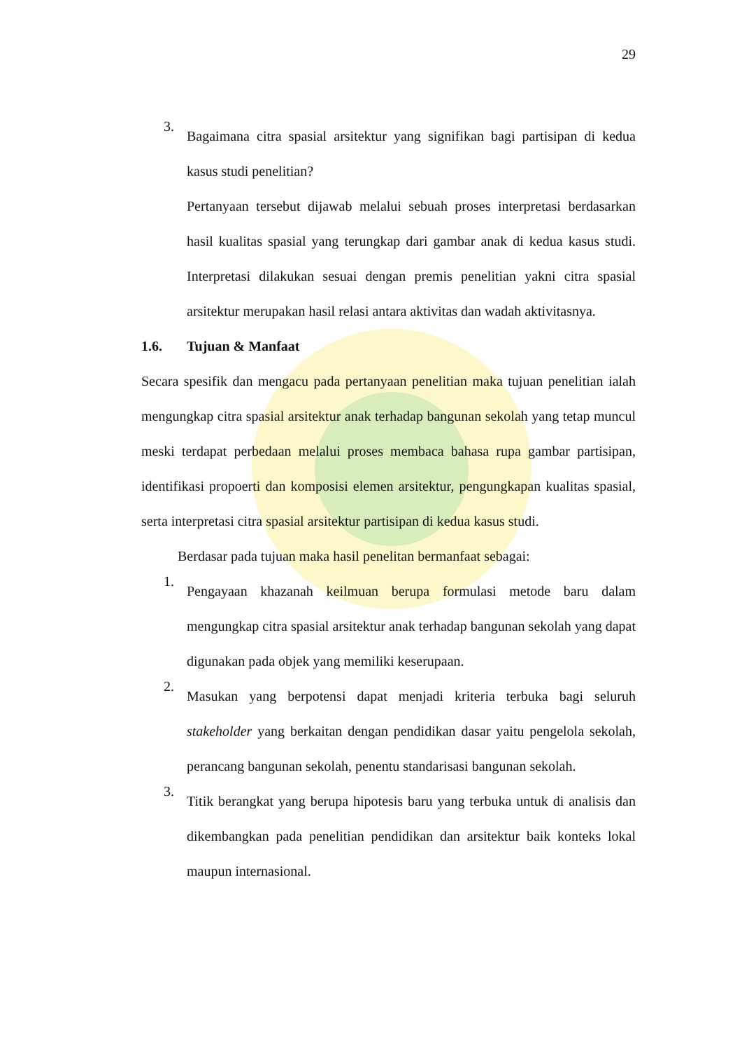29
3.
Bagaimana citra spasial arsitektur yang signifikan bagi partisipan di kedua kasus studi penelitian?
Pertanyaan tersebut dijawab melalui sebuah proses interpretasi berdasarkan hasil kualitas spasial yang terungkap dari gambar anak di kedua kasus studi. Interpretasi dilakukan sesuai dengan premis penelitian yakni citra spasial arsitektur merupakan hasil relasi antara aktivitas dan wadah aktivitasnya.
1.6. Tujuan & Manfaat
Secara spesifik dan mengacu pada pertanyaan penelitian maka tujuan penelitian ialah mengungkap citra spasial arsitektur anak terhadap bangunan sekolah yang tetap muncul meski terdapat perbedaan melalui proses membaca bahasa rupa gambar partisipan, identifikasi propoerti dan komposisi elemen arsitektur, pengungkapan kualitas spasial, serta interpretasi citra spasial arsitektur partisipan di kedua kasus studi.
Berdasar pada tujuan maka hasil penelitan bermanfaat sebagai:
1.
Pengayaan khazanah keilmuan berupa formulasi metode baru dalam mengungkap citra spasial arsitektur anak terhadap bangunan sekolah yang dapat digunakan pada objek yang memiliki keserupaan.
2.
Masukan yang berpotensi dapat menjadi kriteria terbuka bagi seluruh stakeholder yang berkaitan dengan pendidikan dasar yaitu pengelola sekolah, perancang bangunan sekolah, penentu standarisasi bangunan sekolah.
3.
Titik berangkat yang berupa hipotesis baru yang terbuka untuk di analisis dan dikembangkan pada penelitian pendidikan dan arsitektur baik konteks lokal maupun internasional.